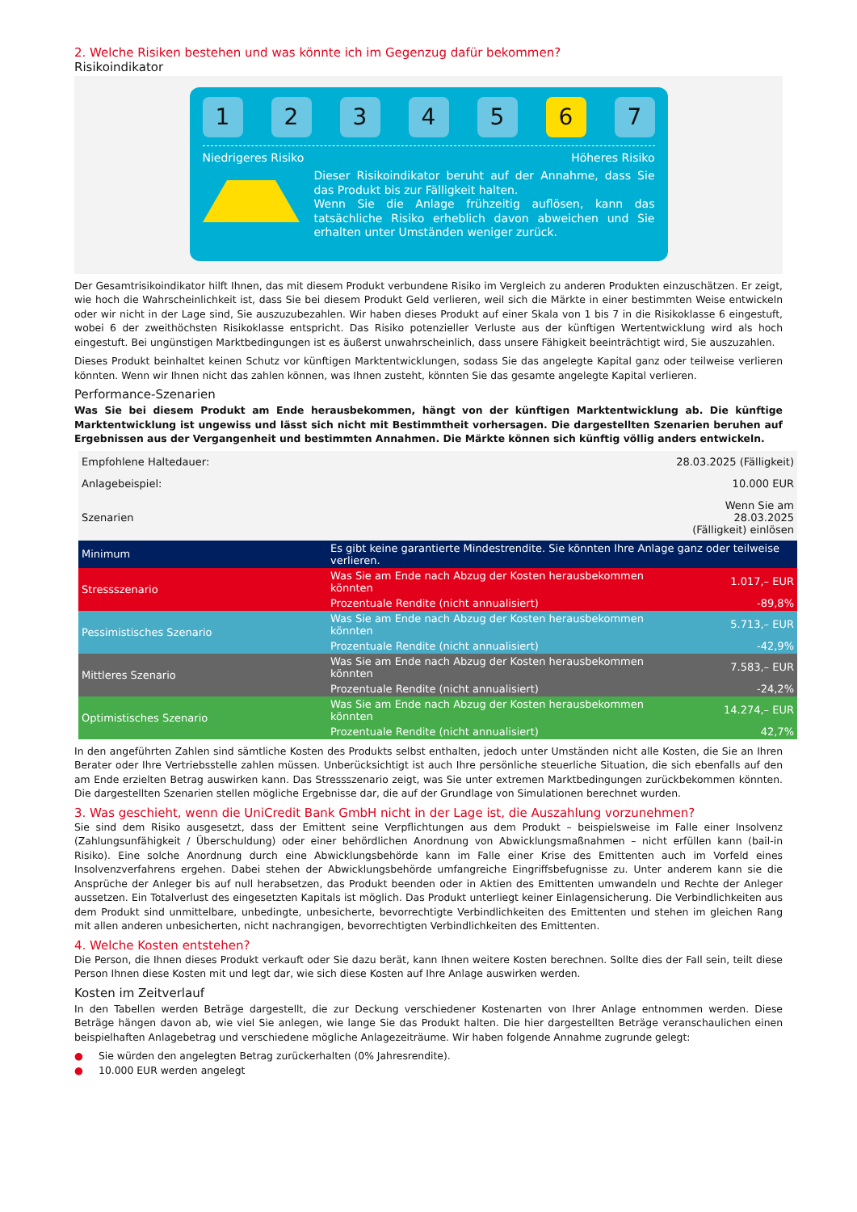2. Welche Risiken bestehen und was könnte ich im Gegenzug dafür bekommen?
Risikoindikator
1 2 3 4 5 6 7
Niedrigeres Risiko Höheres Risiko
Dieser Risikoindikator beruht auf der Annahme, dass Sie das Produkt bis zur Fälligkeit halten.
Wenn Sie die Anlage frühzeitig auflösen, kann das tatsächliche Risiko erheblich davon abweichen und Sie erhalten unter Umständen weniger zurück.
Der Gesamtrisikoindikator hilft Ihnen, das mit diesem Produkt verbundene Risiko im Vergleich zu anderen Produkten einzuschätzen. Er zeigt, wie hoch die Wahrscheinlichkeit ist, dass Sie bei diesem Produkt Geld verlieren, weil sich die Märkte in einer bestimmten Weise entwickeln oder wir nicht in der Lage sind, Sie auszuzubezahlen. Wir haben dieses Produkt auf einer Skala von 1 bis 7 in die Risikoklasse 6 eingestuft, wobei 6 der zweithöchsten Risikoklasse entspricht. Das Risiko potenzieller Verluste aus der künftigen Wertentwicklung wird als hoch eingestuft. Bei ungünstigen Marktbedingungen ist es äußerst unwahrscheinlich, dass unsere Fähigkeit beeinträchtigt wird, Sie auszuzahlen.
Dieses Produkt beinhaltet keinen Schutz vor künftigen Marktentwicklungen, sodass Sie das angelegte Kapital ganz oder teilweise verlieren könnten. Wenn wir Ihnen nicht das zahlen können, was Ihnen zusteht, könnten Sie das gesamte angelegte Kapital verlieren.
Performance-Szenarien
Was Sie bei diesem Produkt am Ende herausbekommen, hängt von der künftigen Marktentwicklung ab. Die künftige Marktentwicklung ist ungewiss und lässt sich nicht mit Bestimmtheit vorhersagen. Die dargestellten Szenarien beruhen auf Ergebnissen aus der Vergangenheit und bestimmten Annahmen. Die Märkte können sich künftig völlig anders entwickeln.
| Empfohlene Haltedauer: | | 28.03.2025 (Fälligkeit) |
| Anlagebeispiel: | | 10.000 EUR |
| Szenarien | | Wenn Sie am 28.03.2025 (Fälligkeit) einlösen |
| Minimum | Es gibt keine garantierte Mindestrendite. Sie könnten Ihre Anlage ganz oder teilweise verlieren. | |
| Stressszenario | Was Sie am Ende nach Abzug der Kosten herausbekommen könnten | 1.017,– EUR |
| | Prozentuale Rendite (nicht annualisiert) | -89,8% |
| Pessimistisches Szenario | Was Sie am Ende nach Abzug der Kosten herausbekommen könnten | 5.713,– EUR |
| | Prozentuale Rendite (nicht annualisiert) | -42,9% |
| Mittleres Szenario | Was Sie am Ende nach Abzug der Kosten herausbekommen könnten | 7.583,– EUR |
| | Prozentuale Rendite (nicht annualisiert) | -24,2% |
| Optimistisches Szenario | Was Sie am Ende nach Abzug der Kosten herausbekommen könnten | 14.274,– EUR |
| | Prozentuale Rendite (nicht annualisiert) | 42,7% |
In den angeführten Zahlen sind sämtliche Kosten des Produkts selbst enthalten, jedoch unter Umständen nicht alle Kosten, die Sie an Ihren Berater oder Ihre Vertriebsstelle zahlen müssen. Unberücksichtigt ist auch Ihre persönliche steuerliche Situation, die sich ebenfalls auf den am Ende erzielten Betrag auswirken kann. Das Stressszenario zeigt, was Sie unter extremen Marktbedingungen zurückbekommen könnten. Die dargestellten Szenarien stellen mögliche Ergebnisse dar, die auf der Grundlage von Simulationen berechnet wurden.
3. Was geschieht, wenn die UniCredit Bank GmbH nicht in der Lage ist, die Auszahlung vorzunehmen?
Sie sind dem Risiko ausgesetzt, dass der Emittent seine Verpflichtungen aus dem Produkt – beispielsweise im Falle einer Insolvenz (Zahlungsunfähigkeit / Überschuldung) oder einer behördlichen Anordnung von Abwicklungsmaßnahmen – nicht erfüllen kann (bail-in Risiko). Eine solche Anordnung durch eine Abwicklungsbehörde kann im Falle einer Krise des Emittenten auch im Vorfeld eines Insolvenzverfahrens ergehen. Dabei stehen der Abwicklungsbehörde umfangreiche Eingriffsbefugnisse zu. Unter anderem kann sie die Ansprüche der Anleger bis auf null herabsetzen, das Produkt beenden oder in Aktien des Emittenten umwandeln und Rechte der Anleger aussetzen. Ein Totalverlust des eingesetzten Kapitals ist möglich. Das Produkt unterliegt keiner Einlagensicherung. Die Verbindlichkeiten aus dem Produkt sind unmittelbare, unbedingte, unbesicherte, bevorrechtigte Verbindlichkeiten des Emittenten und stehen im gleichen Rang mit allen anderen unbesicherten, nicht nachrangigen, bevorrechtigten Verbindlichkeiten des Emittenten.
4. Welche Kosten entstehen?
Die Person, die Ihnen dieses Produkt verkauft oder Sie dazu berät, kann Ihnen weitere Kosten berechnen. Sollte dies der Fall sein, teilt diese Person Ihnen diese Kosten mit und legt dar, wie sich diese Kosten auf Ihre Anlage auswirken werden.
Kosten im Zeitverlauf
In den Tabellen werden Beträge dargestellt, die zur Deckung verschiedener Kostenarten von Ihrer Anlage entnommen werden. Diese Beträge hängen davon ab, wie viel Sie anlegen, wie lange Sie das Produkt halten. Die hier dargestellten Beträge veranschaulichen einen beispielhaften Anlagebetrag und verschiedene mögliche Anlagezeiträume. Wir haben folgende Annahme zugrunde gelegt:
● Sie würden den angelegten Betrag zurückerhalten (0% Jahresrendite).
● 10.000 EUR werden angelegt